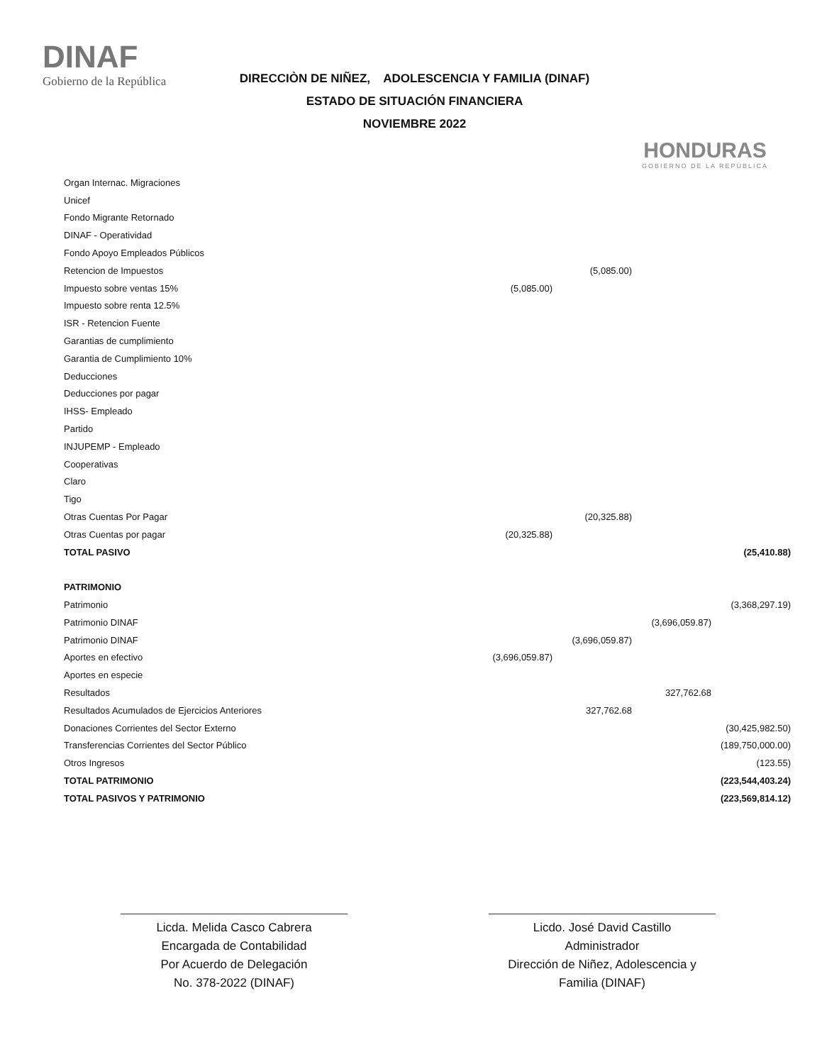DINAF
Gobierno de la República
DIRECCIÒN DE NIÑEZ, ADOLESCENCIA Y FAMILIA (DINAF)
ESTADO DE SITUACIÓN FINANCIERA
NOVIEMBRE 2022
HONDURAS
GOBIERNO DE LA REPÚBLICA
| Organ Internac. Migraciones | | | | |
| Unicef | | | | |
| Fondo Migrante Retornado | | | | |
| DINAF - Operatividad | | | | |
| Fondo Apoyo Empleados Públicos | | | | |
| Retencion de Impuestos | | (5,085.00) | | |
| Impuesto sobre ventas 15% | (5,085.00) | | | |
| Impuesto sobre renta 12.5% | | | | |
| ISR - Retencion Fuente | | | | |
| Garantias de cumplimiento | | | | |
| Garantia de Cumplimiento 10% | | | | |
| Deducciones | | | | |
| Deducciones por pagar | | | | |
| IHSS- Empleado | | | | |
| Partido | | | | |
| INJUPEMP - Empleado | | | | |
| Cooperativas | | | | |
| Claro | | | | |
| Tigo | | | | |
| Otras Cuentas Por Pagar | | (20,325.88) | | |
| Otras Cuentas por pagar | (20,325.88) | | | |
| TOTAL PASIVO | | | | (25,410.88) |
| PATRIMONIO | | | | |
| Patrimonio | | | | (3,368,297.19) |
| Patrimonio DINAF | | | (3,696,059.87) | |
| Patrimonio DINAF | | (3,696,059.87) | | |
| Aportes en efectivo | (3,696,059.87) | | | |
| Aportes en especie | | | | |
| Resultados | | | 327,762.68 | |
| Resultados Acumulados de Ejercicios Anteriores | | 327,762.68 | | |
| Donaciones Corrientes del Sector Externo | | | | (30,425,982.50) |
| Transferencias Corrientes del Sector Público | | | | (189,750,000.00) |
| Otros Ingresos | | | | (123.55) |
| TOTAL PATRIMONIO | | | | (223,544,403.24) |
| TOTAL PASIVOS Y PATRIMONIO | | | | (223,569,814.12) |
Licda. Melida Casco Cabrera
Encargada de Contabilidad
Por Acuerdo de Delegación
No. 378-2022 (DINAF)
Licdo. José David Castillo
Administrador
Dirección de Niñez, Adolescencia y Familia (DINAF)